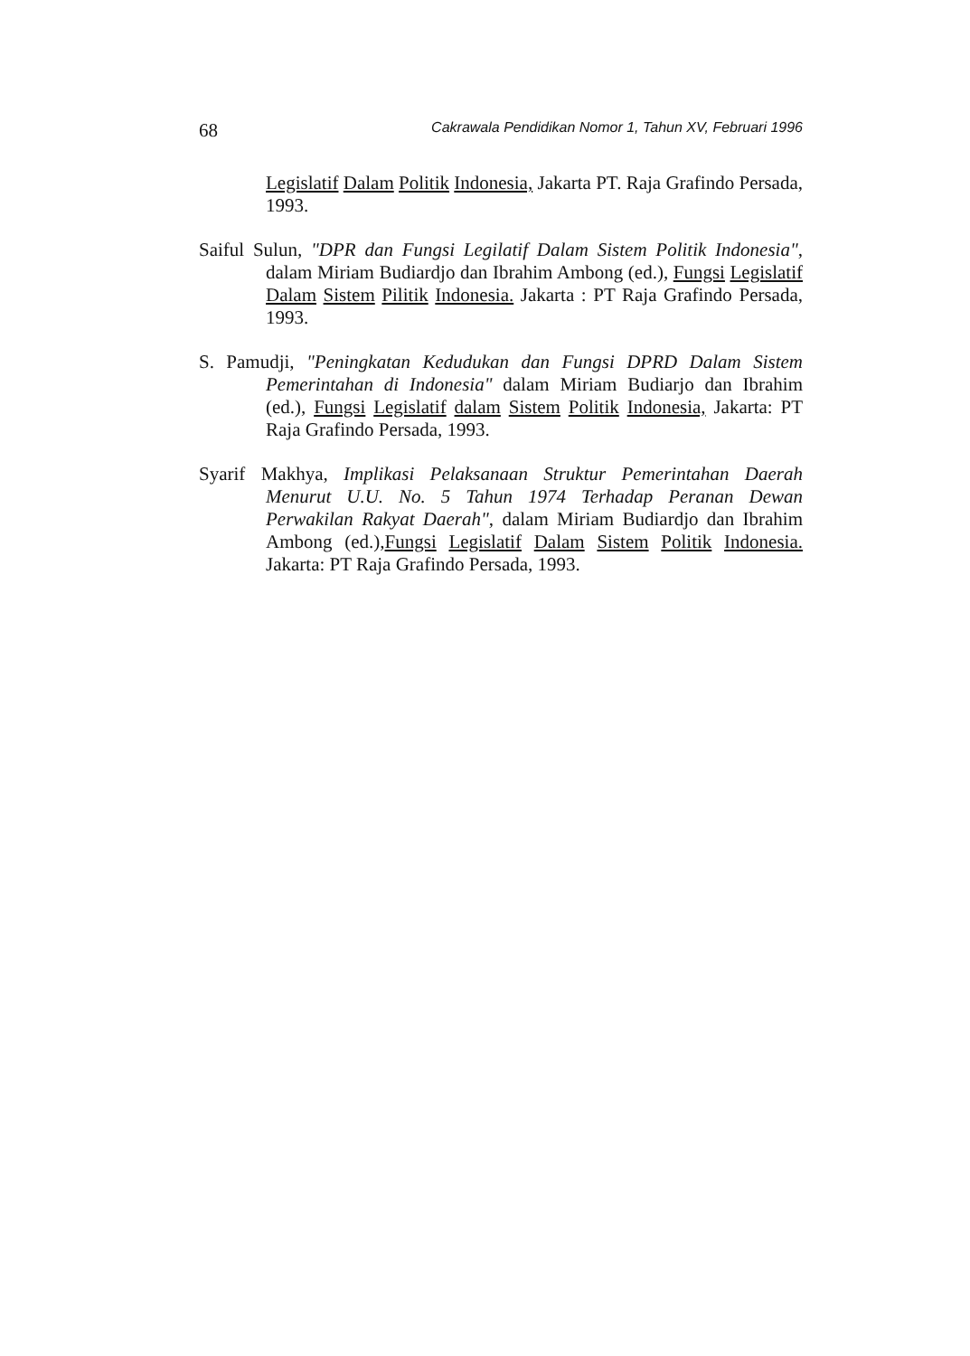68 Cakrawala Pendidikan Nomor 1, Tahun XV, Februari 1996
Legislatif Dalam Politik Indonesia, Jakarta PT. Raja Grafindo Persada, 1993.
Saiful Sulun, "DPR dan Fungsi Legilatif Dalam Sistem Politik Indonesia", dalam Miriam Budiardjo dan Ibrahim Ambong (ed.), Fungsi Legislatif Dalam Sistem Pilitik Indonesia. Jakarta : PT Raja Grafindo Persada, 1993.
S. Pamudji, "Peningkatan Kedudukan dan Fungsi DPRD Dalam Sistem Pemerintahan di Indonesia" dalam Miriam Budiarjo dan Ibrahim (ed.), Fungsi Legislatif dalam Sistem Politik Indonesia, Jakarta: PT Raja Grafindo Persada, 1993.
Syarif Makhya, Implikasi Pelaksanaan Struktur Pemerintahan Daerah Menurut U.U. No. 5 Tahun 1974 Terhadap Peranan Dewan Perwakilan Rakyat Daerah", dalam Miriam Budiardjo dan Ibrahim Ambong (ed.),Fungsi Legislatif Dalam Sistem Politik Indonesia. Jakarta: PT Raja Grafindo Persada, 1993.